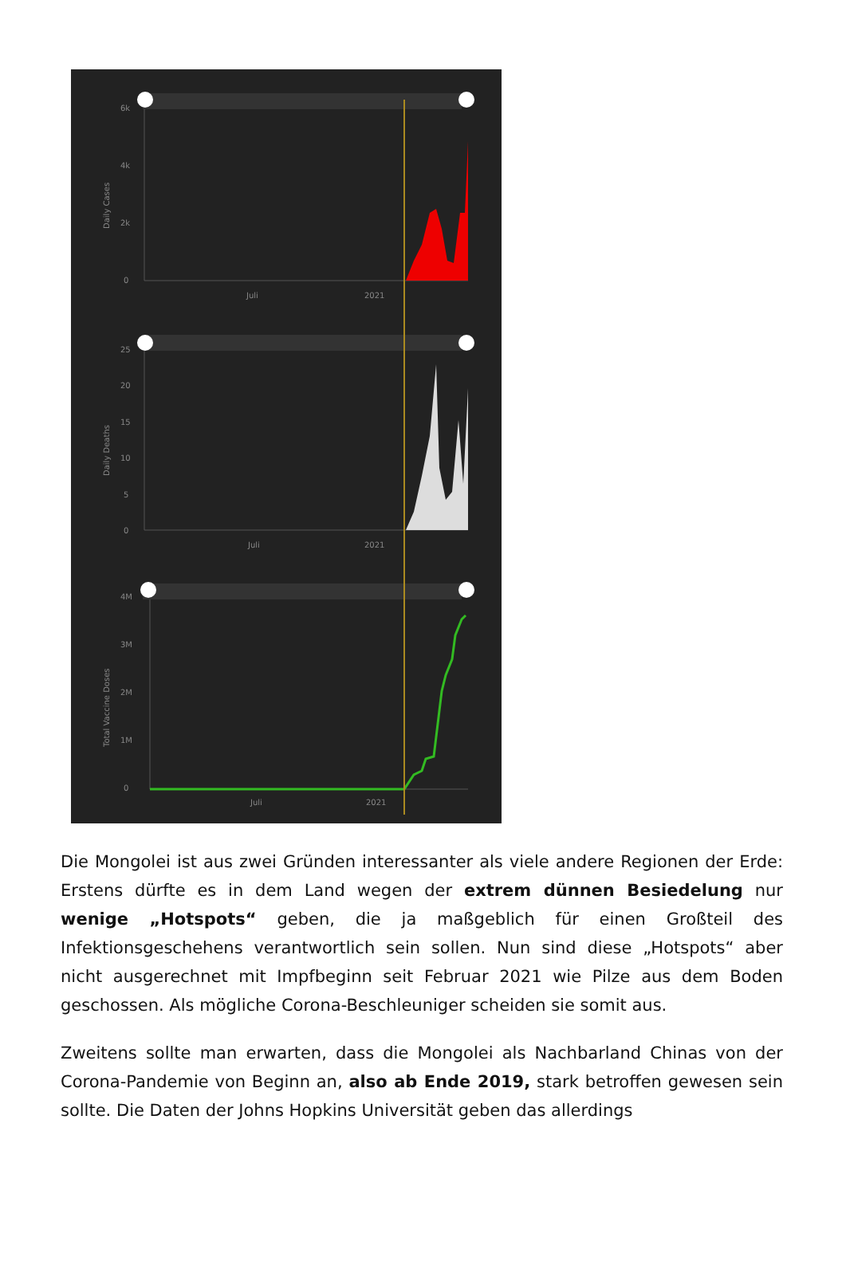6k
4k
2k
0
Juli
2021
Daily Cases
25
20
15
10
5
0
Juli
2021
Daily Deaths
4M
3M
2M
1M
0
Juli
2021
Total Vaccine Doses
Die Mongolei ist aus zwei Gründen interessanter als viele andere Regionen der Erde: Erstens dürfte es in dem Land wegen der extrem dünnen Besiedelung nur wenige „Hotspots“ geben, die ja maßgeblich für einen Großteil des Infektionsgeschehens verantwortlich sein sollen. Nun sind diese „Hotspots“ aber nicht ausgerechnet mit Impfbeginn seit Februar 2021 wie Pilze aus dem Boden geschossen. Als mögliche Corona-Beschleuniger scheiden sie somit aus.
Zweitens sollte man erwarten, dass die Mongolei als Nachbarland Chinas von der Corona-Pandemie von Beginn an, also ab Ende 2019, stark betroffen gewesen sein sollte. Die Daten der Johns Hopkins Universität geben das allerdings